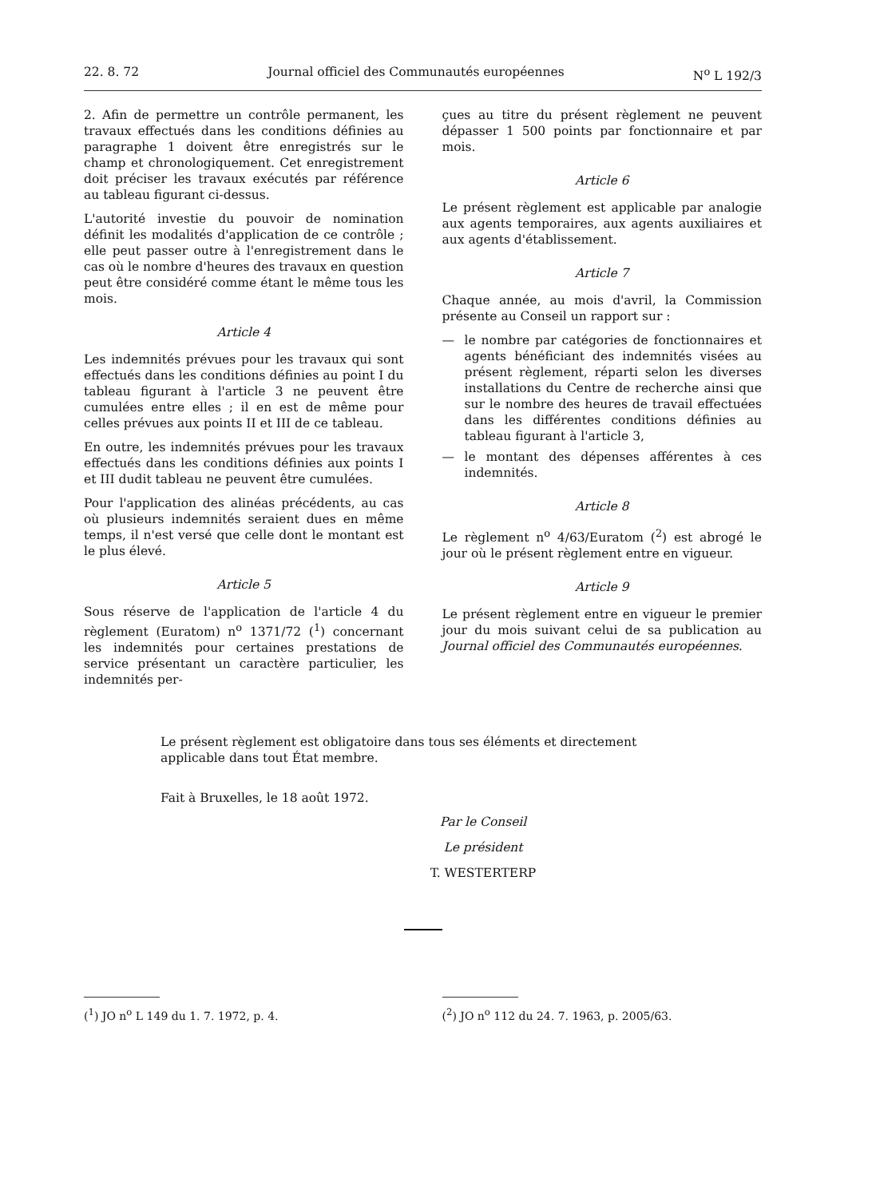22. 8. 72 Journal officiel des Communautés européennes N<sup>o</sup> L 192/3
2. Afin de permettre un contrôle permanent, les travaux effectués dans les conditions définies au paragraphe 1 doivent être enregistrés sur le champ et chronologiquement. Cet enregistrement doit préciser les travaux exécutés par référence au tableau figurant ci-dessus.
L'autorité investie du pouvoir de nomination définit les modalités d'application de ce contrôle ; elle peut passer outre à l'enregistrement dans le cas où le nombre d'heures des travaux en question peut être considéré comme étant le même tous les mois.
Article 4
Les indemnités prévues pour les travaux qui sont effectués dans les conditions définies au point I du tableau figurant à l'article 3 ne peuvent être cumulées entre elles ; il en est de même pour celles prévues aux points II et III de ce tableau.
En outre, les indemnités prévues pour les travaux effectués dans les conditions définies aux points I et III dudit tableau ne peuvent être cumulées.
Pour l'application des alinéas précédents, au cas où plusieurs indemnités seraient dues en même temps, il n'est versé que celle dont le montant est le plus élevé.
Article 5
Sous réserve de l'application de l'article 4 du règlement (Euratom) n<sup>o</sup> 1371/72 (<sup>1</sup>) concernant les indemnités pour certaines prestations de service présentant un caractère particulier, les indemnités per-
çues au titre du présent règlement ne peuvent dépasser 1 500 points par fonctionnaire et par mois.
Article 6
Le présent règlement est applicable par analogie aux agents temporaires, aux agents auxiliaires et aux agents d'établissement.
Article 7
Chaque année, au mois d'avril, la Commission présente au Conseil un rapport sur :
— le nombre par catégories de fonctionnaires et agents bénéficiant des indemnités visées au présent règlement, réparti selon les diverses installations du Centre de recherche ainsi que sur le nombre des heures de travail effectuées dans les différentes conditions définies au tableau figurant à l'article 3,
— le montant des dépenses afférentes à ces indemnités.
Article 8
Le règlement n<sup>o</sup> 4/63/Euratom (<sup>2</sup>) est abrogé le jour où le présent règlement entre en vigueur.
Article 9
Le présent règlement entre en vigueur le premier jour du mois suivant celui de sa publication au Journal officiel des Communautés européennes.
Le présent règlement est obligatoire dans tous ses éléments et directement applicable dans tout État membre.
Fait à Bruxelles, le 18 août 1972.
Par le Conseil
Le président
T. WESTERTERP
(<sup>1</sup>) JO n<sup>o</sup> L 149 du 1. 7. 1972, p. 4.
(<sup>2</sup>) JO n<sup>o</sup> 112 du 24. 7. 1963, p. 2005/63.